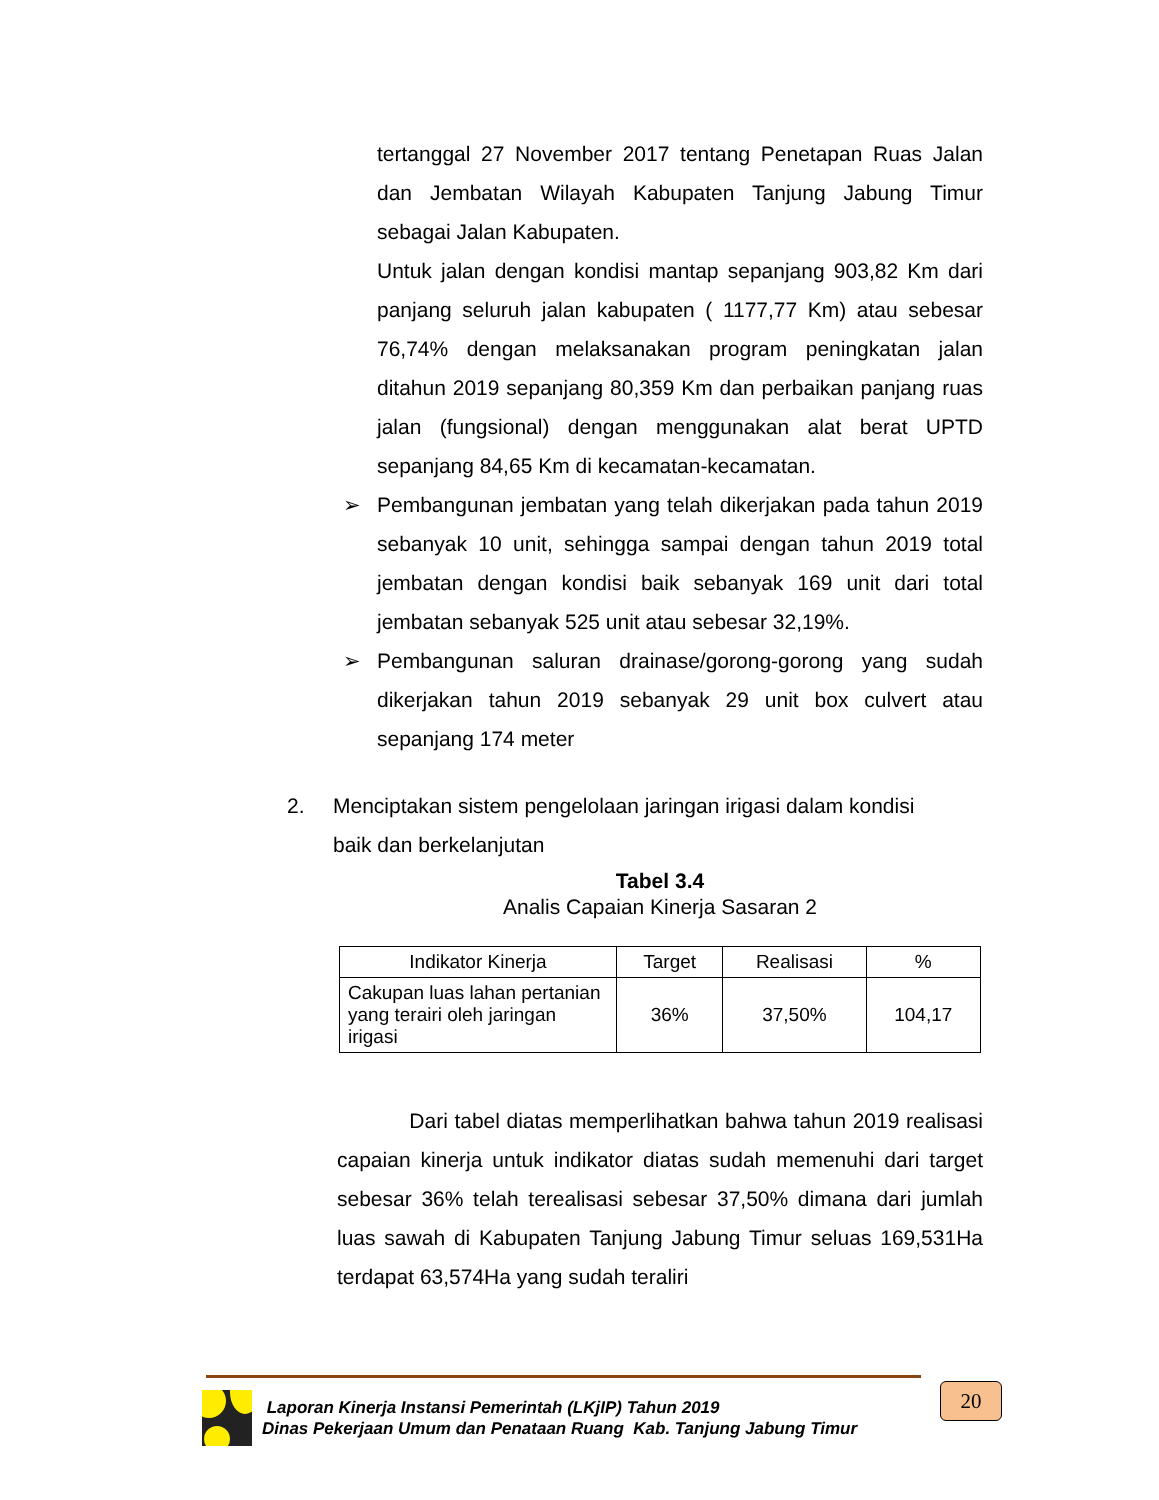tertanggal 27 November 2017 tentang Penetapan Ruas Jalan dan Jembatan Wilayah Kabupaten Tanjung Jabung Timur sebagai Jalan Kabupaten.
Untuk jalan dengan kondisi mantap sepanjang 903,82 Km dari panjang seluruh jalan kabupaten ( 1177,77 Km) atau sebesar 76,74% dengan melaksanakan program peningkatan jalan ditahun 2019 sepanjang 80,359 Km dan perbaikan panjang ruas jalan (fungsional) dengan menggunakan alat berat UPTD sepanjang 84,65 Km di kecamatan-kecamatan.
➢ Pembangunan jembatan yang telah dikerjakan pada tahun 2019 sebanyak 10 unit, sehingga sampai dengan tahun 2019 total jembatan dengan kondisi baik sebanyak 169 unit dari total jembatan sebanyak 525 unit atau sebesar 32,19%.
➢ Pembangunan saluran drainase/gorong-gorong yang sudah dikerjakan tahun 2019 sebanyak 29 unit box culvert atau sepanjang 174 meter
2. Menciptakan sistem pengelolaan jaringan irigasi dalam kondisi baik dan berkelanjutan
Tabel 3.4
Analis Capaian Kinerja Sasaran 2
| Indikator Kinerja | Target | Realisasi | % |
| --- | --- | --- | --- |
| Cakupan luas lahan pertanian yang terairi oleh jaringan irigasi | 36% | 37,50% | 104,17 |
Dari tabel diatas memperlihatkan bahwa tahun 2019 realisasi capaian kinerja untuk indikator diatas sudah memenuhi dari target sebesar 36% telah terealisasi sebesar 37,50% dimana dari jumlah luas sawah di Kabupaten Tanjung Jabung Timur seluas 169,531Ha terdapat 63,574Ha yang sudah teraliri
Laporan Kinerja Instansi Pemerintah (LKjIP) Tahun 2019
Dinas Pekerjaan Umum dan Penataan Ruang Kab. Tanjung Jabung Timur
20